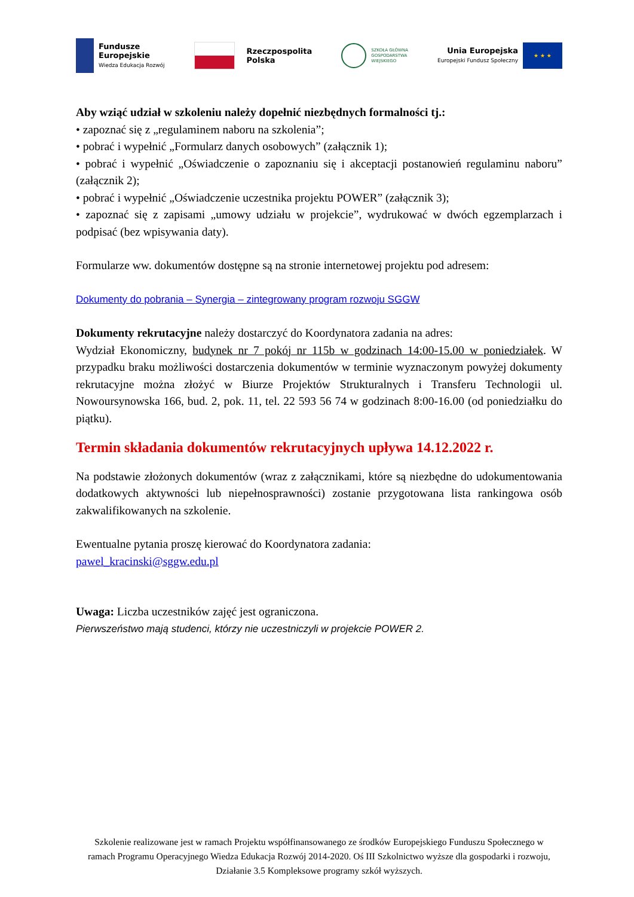Fundusze
Europejskie
Wiedza Edukacja Rozwój
Rzeczpospolita
Polska
SZKOŁA GŁÓWNA
GOSPODARSTWA
WIEJSKIEGO
Unia Europejska
Europejski Fundusz Społeczny
★ ★ ★
Aby wziąć udział w szkoleniu należy dopełnić niezbędnych formalności tj.:
• zapoznać się z „regulaminem naboru na szkolenia”;
• pobrać i wypełnić „Formularz danych osobowych” (załącznik 1);
• pobrać i wypełnić „Oświadczenie o zapoznaniu się i akceptacji postanowień regulaminu naboru” (załącznik 2);
• pobrać i wypełnić „Oświadczenie uczestnika projektu POWER” (załącznik 3);
• zapoznać się z zapisami „umowy udziału w projekcie”, wydrukować w dwóch egzemplarzach i podpisać (bez wpisywania daty).
Formularze ww. dokumentów dostępne są na stronie internetowej projektu pod adresem:
Dokumenty do pobrania – Synergia – zintegrowany program rozwoju SGGW
Dokumenty rekrutacyjne należy dostarczyć do Koordynatora zadania na adres:
Wydział Ekonomiczny, budynek nr 7 pokój nr 115b w godzinach 14:00-15.00 w poniedziałek. W przypadku braku możliwości dostarczenia dokumentów w terminie wyznaczonym powyżej dokumenty rekrutacyjne można złożyć w Biurze Projektów Strukturalnych i Transferu Technologii ul. Nowoursynowska 166, bud. 2, pok. 11, tel. 22 593 56 74 w godzinach 8:00-16.00 (od poniedziałku do piątku).
Termin składania dokumentów rekrutacyjnych upływa 14.12.2022 r.
Na podstawie złożonych dokumentów (wraz z załącznikami, które są niezbędne do udokumentowania dodatkowych aktywności lub niepełnosprawności) zostanie przygotowana lista rankingowa osób zakwalifikowanych na szkolenie.
Ewentualne pytania proszę kierować do Koordynatora zadania:
pawel_kracinski@sggw.edu.pl
Uwaga: Liczba uczestników zajęć jest ograniczona.
Pierwszeństwo mają studenci, którzy nie uczestniczyli w projekcie POWER 2.
Szkolenie realizowane jest w ramach Projektu współfinansowanego ze środków Europejskiego Funduszu Społecznego w ramach Programu Operacyjnego Wiedza Edukacja Rozwój 2014-2020. Oś III Szkolnictwo wyższe dla gospodarki i rozwoju, Działanie 3.5 Kompleksowe programy szkół wyższych.